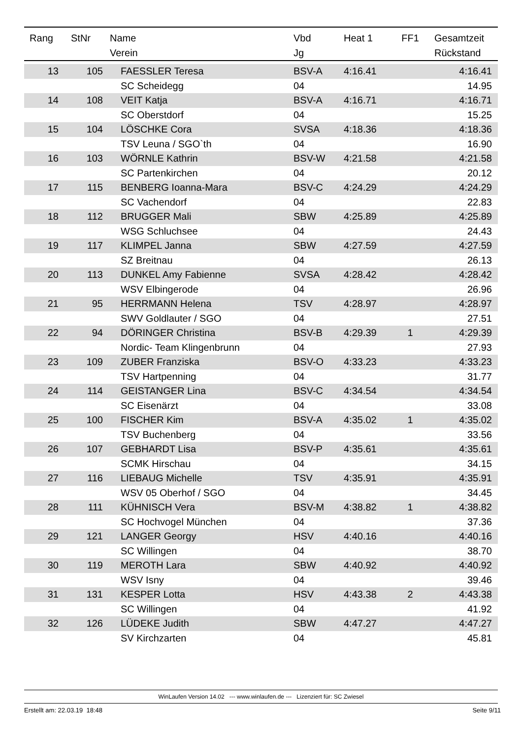| Rang | StNr | Name | Vbd | Heat 1 | FF1 | Gesamtzeit |
| --- | --- | --- | --- | --- | --- | --- |
| | | Verein | Jg | | | Rückstand |
| 13 | 105 | FAESSLER Teresa | BSV-A | 4:16.41 | | 4:16.41 |
| | | SC Scheidegg | 04 | | | 14.95 |
| 14 | 108 | VEIT Katja | BSV-A | 4:16.71 | | 4:16.71 |
| | | SC Oberstdorf | 04 | | | 15.25 |
| 15 | 104 | LÖSCHKE Cora | SVSA | 4:18.36 | | 4:18.36 |
| | | TSV Leuna / SGO`th | 04 | | | 16.90 |
| 16 | 103 | WÖRNLE Kathrin | BSV-W | 4:21.58 | | 4:21.58 |
| | | SC Partenkirchen | 04 | | | 20.12 |
| 17 | 115 | BENBERG Ioanna-Mara | BSV-C | 4:24.29 | | 4:24.29 |
| | | SC Vachendorf | 04 | | | 22.83 |
| 18 | 112 | BRUGGER Mali | SBW | 4:25.89 | | 4:25.89 |
| | | WSG Schluchsee | 04 | | | 24.43 |
| 19 | 117 | KLIMPEL Janna | SBW | 4:27.59 | | 4:27.59 |
| | | SZ Breitnau | 04 | | | 26.13 |
| 20 | 113 | DUNKEL Amy Fabienne | SVSA | 4:28.42 | | 4:28.42 |
| | | WSV Elbingerode | 04 | | | 26.96 |
| 21 | 95 | HERRMANN Helena | TSV | 4:28.97 | | 4:28.97 |
| | | SWV Goldlauter / SGO | 04 | | | 27.51 |
| 22 | 94 | DÖRINGER Christina | BSV-B | 4:29.39 | 1 | 4:29.39 |
| | | Nordic- Team Klingenbrunn | 04 | | | 27.93 |
| 23 | 109 | ZUBER Franziska | BSV-O | 4:33.23 | | 4:33.23 |
| | | TSV Hartpenning | 04 | | | 31.77 |
| 24 | 114 | GEISTANGER Lina | BSV-C | 4:34.54 | | 4:34.54 |
| | | SC Eisenärzt | 04 | | | 33.08 |
| 25 | 100 | FISCHER Kim | BSV-A | 4:35.02 | 1 | 4:35.02 |
| | | TSV Buchenberg | 04 | | | 33.56 |
| 26 | 107 | GEBHARDT Lisa | BSV-P | 4:35.61 | | 4:35.61 |
| | | SCMK Hirschau | 04 | | | 34.15 |
| 27 | 116 | LIEBAUG Michelle | TSV | 4:35.91 | | 4:35.91 |
| | | WSV 05 Oberhof / SGO | 04 | | | 34.45 |
| 28 | 111 | KÜHNISCH Vera | BSV-M | 4:38.82 | 1 | 4:38.82 |
| | | SC Hochvogel München | 04 | | | 37.36 |
| 29 | 121 | LANGER Georgy | HSV | 4:40.16 | | 4:40.16 |
| | | SC Willingen | 04 | | | 38.70 |
| 30 | 119 | MEROTH Lara | SBW | 4:40.92 | | 4:40.92 |
| | | WSV Isny | 04 | | | 39.46 |
| 31 | 131 | KESPER Lotta | HSV | 4:43.38 | 2 | 4:43.38 |
| | | SC Willingen | 04 | | | 41.92 |
| 32 | 126 | LÜDEKE Judith | SBW | 4:47.27 | | 4:47.27 |
| | | SV Kirchzarten | 04 | | | 45.81 |
WinLaufen Version 14.02 --- www.winlaufen.de --- Lizenziert für: SC Zwiesel
Erstellt am: 22.03.19 18:48 Seite 9/11